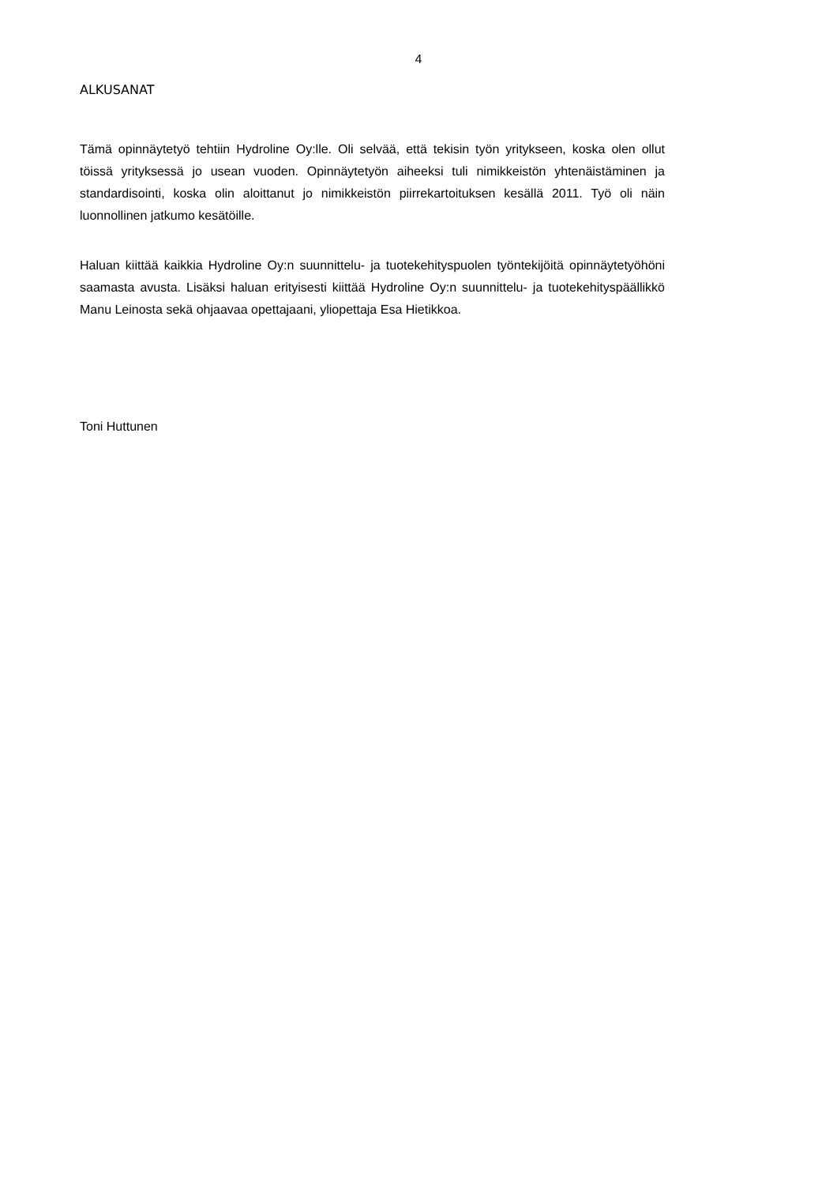4
ALKUSANAT
Tämä opinnäytetyö tehtiin Hydroline Oy:lle. Oli selvää, että tekisin työn yritykseen, koska olen ollut töissä yrityksessä jo usean vuoden. Opinnäytetyön aiheeksi tuli nimikkeistön yhtenäistäminen ja standardisointi, koska olin aloittanut jo nimikkeistön piirrekartoituksen kesällä 2011. Työ oli näin luonnollinen jatkumo kesätöille.
Haluan kiittää kaikkia Hydroline Oy:n suunnittelu- ja tuotekehityspuolen työntekijöitä opinnäytetyöhöni saamasta avusta. Lisäksi haluan erityisesti kiittää Hydroline Oy:n suunnittelu- ja tuotekehityspäällikkö Manu Leinosta sekä ohjaavaa opettajaani, yliopettaja Esa Hietikkoa.
Toni Huttunen